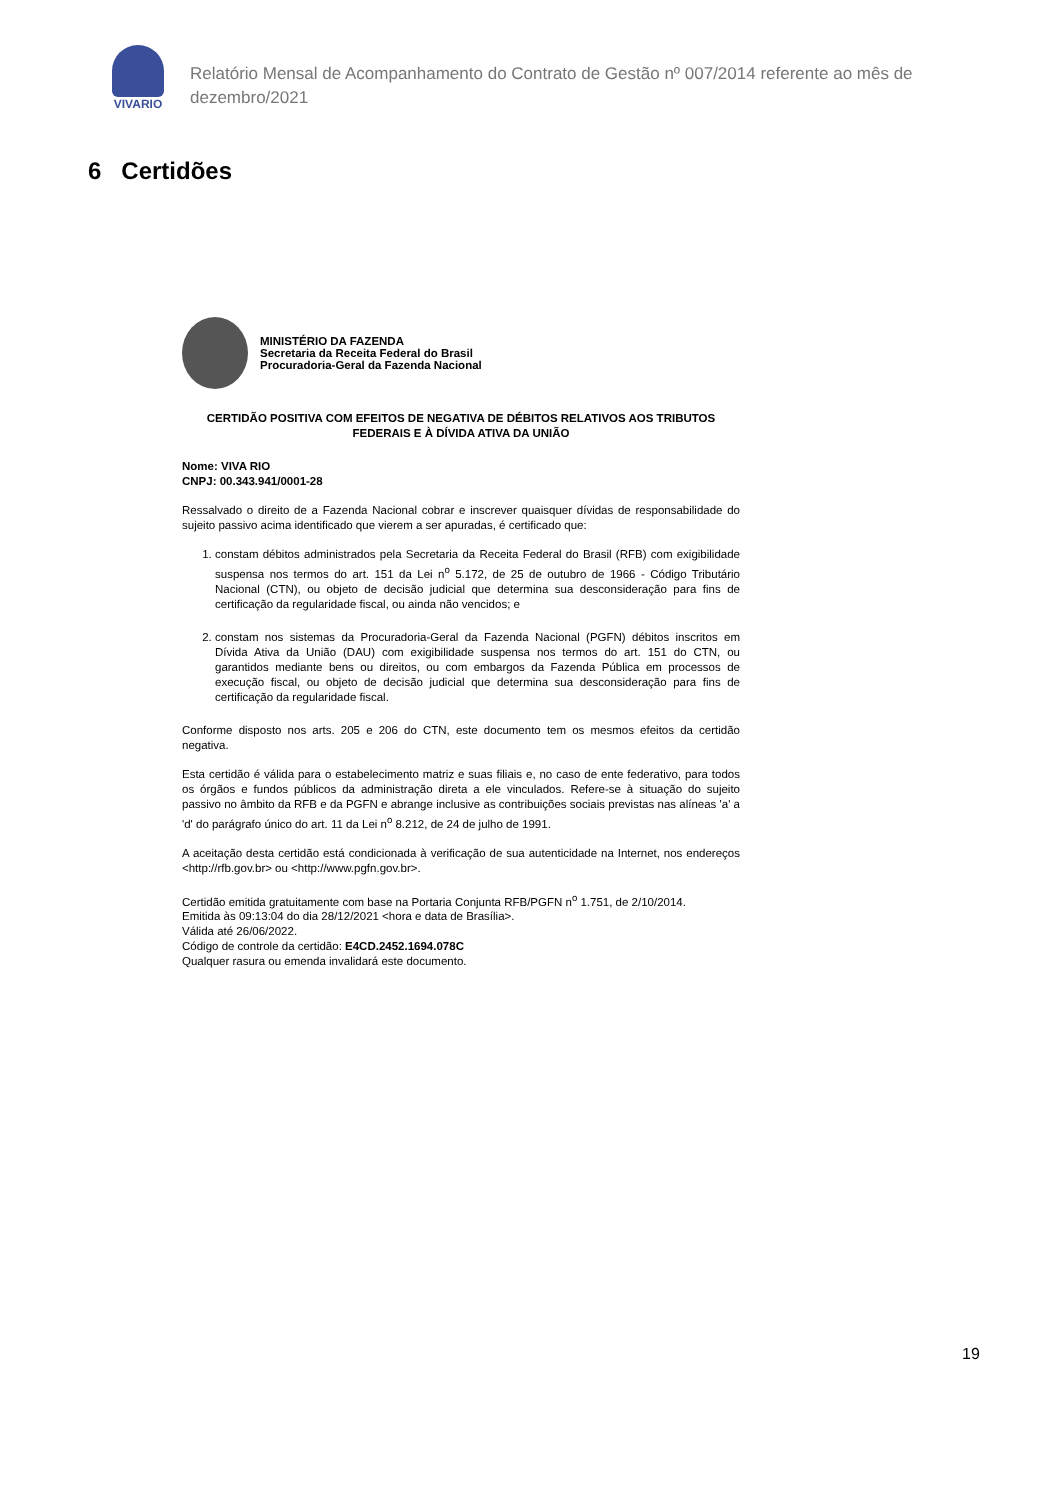VIVARIO
Relatório Mensal de Acompanhamento do Contrato de Gestão nº 007/2014 referente ao mês de dezembro/2021
6 Certidões
MINISTÉRIO DA FAZENDA
Secretaria da Receita Federal do Brasil
Procuradoria-Geral da Fazenda Nacional
CERTIDÃO POSITIVA COM EFEITOS DE NEGATIVA DE DÉBITOS RELATIVOS AOS TRIBUTOS FEDERAIS E À DÍVIDA ATIVA DA UNIÃO
Nome: VIVA RIO
CNPJ: 00.343.941/0001-28
Ressalvado o direito de a Fazenda Nacional cobrar e inscrever quaisquer dívidas de responsabilidade do sujeito passivo acima identificado que vierem a ser apuradas, é certificado que:
1. constam débitos administrados pela Secretaria da Receita Federal do Brasil (RFB) com exigibilidade suspensa nos termos do art. 151 da Lei n<sup>o</sup> 5.172, de 25 de outubro de 1966 - Código Tributário Nacional (CTN), ou objeto de decisão judicial que determina sua desconsideração para fins de certificação da regularidade fiscal, ou ainda não vencidos; e
2. constam nos sistemas da Procuradoria-Geral da Fazenda Nacional (PGFN) débitos inscritos em Dívida Ativa da União (DAU) com exigibilidade suspensa nos termos do art. 151 do CTN, ou garantidos mediante bens ou direitos, ou com embargos da Fazenda Pública em processos de execução fiscal, ou objeto de decisão judicial que determina sua desconsideração para fins de certificação da regularidade fiscal.
Conforme disposto nos arts. 205 e 206 do CTN, este documento tem os mesmos efeitos da certidão negativa.
Esta certidão é válida para o estabelecimento matriz e suas filiais e, no caso de ente federativo, para todos os órgãos e fundos públicos da administração direta a ele vinculados. Refere-se à situação do sujeito passivo no âmbito da RFB e da PGFN e abrange inclusive as contribuições sociais previstas nas alíneas 'a' a 'd' do parágrafo único do art. 11 da Lei n<sup>o</sup> 8.212, de 24 de julho de 1991.
A aceitação desta certidão está condicionada à verificação de sua autenticidade na Internet, nos endereços <http://rfb.gov.br> ou <http://www.pgfn.gov.br>.
Certidão emitida gratuitamente com base na Portaria Conjunta RFB/PGFN n<sup>o</sup> 1.751, de 2/10/2014.
Emitida às 09:13:04 do dia 28/12/2021 <hora e data de Brasília>.
Válida até 26/06/2022.
Código de controle da certidão: E4CD.2452.1694.078C
Qualquer rasura ou emenda invalidará este documento.
19